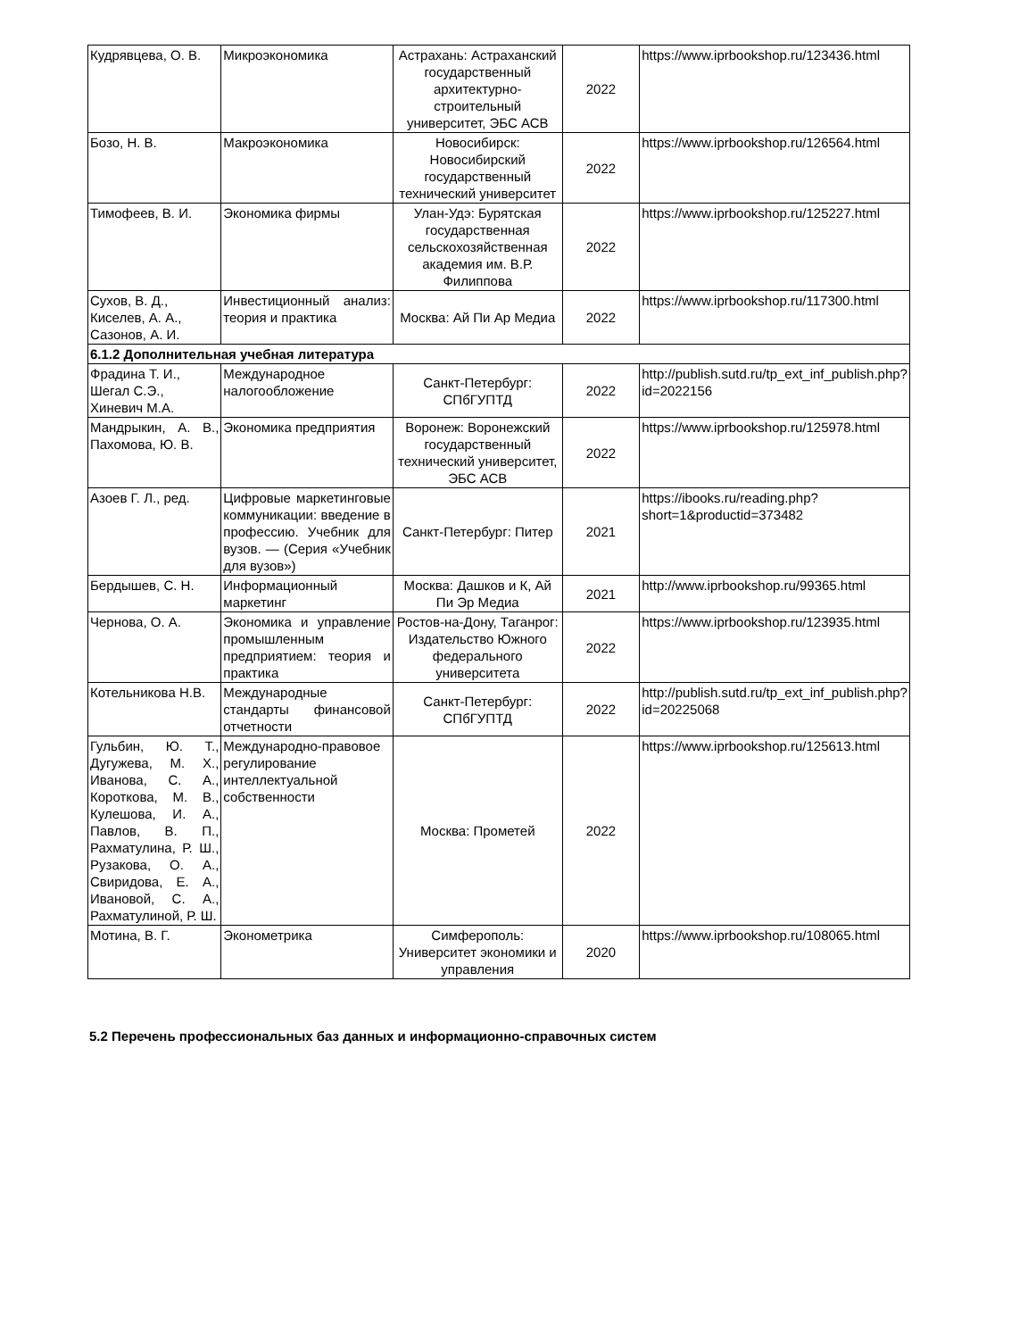| Кудрявцева, О. В. | Микроэкономика | Астрахань: Астраханский государственный архитектурно-строительный университет, ЭБС АСВ | 2022 | https://www.iprbookshop.ru/123436.html |
| Бозо, Н. В. | Макроэкономика | Новосибирск: Новосибирский государственный технический университет | 2022 | https://www.iprbookshop.ru/126564.html |
| Тимофеев, В. И. | Экономика фирмы | Улан-Удэ: Бурятская государственная сельскохозяйственная академия им. В.Р. Филиппова | 2022 | https://www.iprbookshop.ru/125227.html |
| Сухов, В. Д., Киселев, А. А., Сазонов, А. И. | Инвестиционный анализ: теория и практика | Москва: Ай Пи Ар Медиа | 2022 | https://www.iprbookshop.ru/117300.html |
| 6.1.2 Дополнительная учебная литература | | | | |
| Фрадина Т. И., Шегал С.Э., Хиневич М.А. | Международное налогообложение | Санкт-Петербург: СПбГУПТД | 2022 | http://publish.sutd.ru/tp_ext_inf_publish.php?id=2022156 |
| Мандрыкин, А. В., Пахомова, Ю. В. | Экономика предприятия | Воронеж: Воронежский государственный технический университет, ЭБС АСВ | 2022 | https://www.iprbookshop.ru/125978.html |
| Азоев Г. Л., ред. | Цифровые маркетинговые коммуникации: введение в профессию. Учебник для вузов. — (Серия «Учебник для вузов») | Санкт-Петербург: Питер | 2021 | https://ibooks.ru/reading.php?short=1&productid=373482 |
| Бердышев, С. Н. | Информационный маркетинг | Москва: Дашков и К, Ай Пи Эр Медиа | 2021 | http://www.iprbookshop.ru/99365.html |
| Чернова, О. А. | Экономика и управление промышленным предприятием: теория и практика | Ростов-на-Дону, Таганрог: Издательство Южного федерального университета | 2022 | https://www.iprbookshop.ru/123935.html |
| Котельникова Н.В. | Международные стандарты финансовой отчетности | Санкт-Петербург: СПбГУПТД | 2022 | http://publish.sutd.ru/tp_ext_inf_publish.php?id=20225068 |
| Гульбин, Ю. Т., Дугужева, М. Х., Иванова, С. А., Короткова, М. В., Кулешова, И. А., Павлов, В. П., Рахматулина, Р. Ш., Рузакова, О. А., Свиридова, Е. А., Ивановой, С. А., Рахматулиной, Р. Ш. | Международно-правовое регулирование интеллектуальной собственности | Москва: Прометей | 2022 | https://www.iprbookshop.ru/125613.html |
| Мотина, В. Г. | Эконометрика | Симферополь: Университет экономики и управления | 2020 | https://www.iprbookshop.ru/108065.html |
5.2 Перечень профессиональных баз данных и информационно-справочных систем